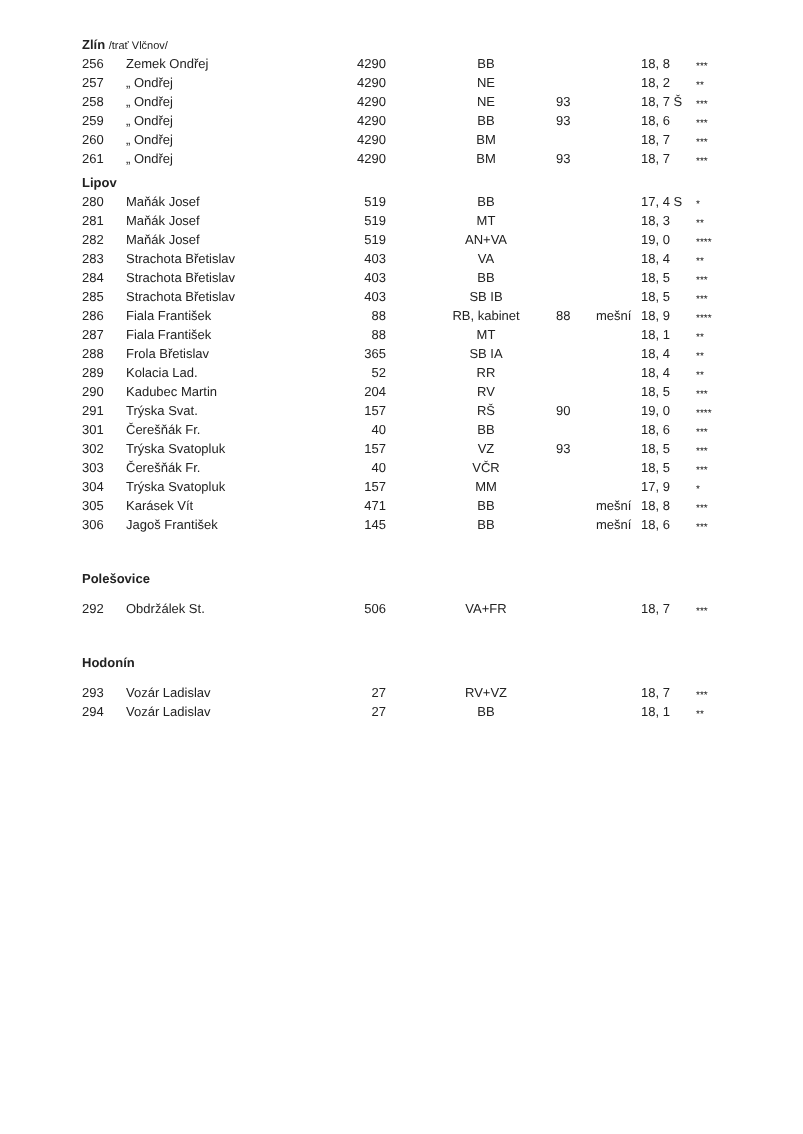| Zlín /trať Vlčnov/ | | | | | | | |
| 256 | Zemek Ondřej | 4290 | BB | | | 18, 8 | *** |
| 257 | „ Ondřej | 4290 | NE | | | 18, 2 | ** |
| 258 | „ Ondřej | 4290 | NE | 93 | | 18, 7 Š | *** |
| 259 | „ Ondřej | 4290 | BB | 93 | | 18, 6 | *** |
| 260 | „ Ondřej | 4290 | BM | | | 18, 7 | *** |
| 261 | „ Ondřej | 4290 | BM | 93 | | 18, 7 | *** |
| Lipov | | | | | | | |
| 280 | Maňák Josef | 519 | BB | | | 17, 4 S | * |
| 281 | Maňák Josef | 519 | MT | | | 18, 3 | ** |
| 282 | Maňák Josef | 519 | AN+VA | | | 19, 0 | **** |
| 283 | Strachota Břetislav | 403 | VA | | | 18, 4 | ** |
| 284 | Strachota Břetislav | 403 | BB | | | 18, 5 | *** |
| 285 | Strachota Břetislav | 403 | SB IB | | | 18, 5 | *** |
| 286 | Fiala František | 88 | RB, kabinet | 88 | mešní | 18, 9 | **** |
| 287 | Fiala František | 88 | MT | | | 18, 1 | ** |
| 288 | Frola Břetislav | 365 | SB IA | | | 18, 4 | ** |
| 289 | Kolacia Lad. | 52 | RR | | | 18, 4 | ** |
| 290 | Kadubec Martin | 204 | RV | | | 18, 5 | *** |
| 291 | Trýska Svat. | 157 | RŠ | 90 | | 19, 0 | **** |
| 301 | Čerešňák Fr. | 40 | BB | | | 18, 6 | *** |
| 302 | Trýska Svatopluk | 157 | VZ | 93 | | 18, 5 | *** |
| 303 | Čerešňák Fr. | 40 | VČR | | | 18, 5 | *** |
| 304 | Trýska Svatopluk | 157 | MM | | | 17, 9 | * |
| 305 | Karásek Vít | 471 | BB | | mešní | 18, 8 | *** |
| 306 | Jagoš František | 145 | BB | | mešní | 18, 6 | *** |
| Polešovice | | | | | | | |
| 292 | Obdržálek St. | 506 | VA+FR | | | 18, 7 | *** |
| Hodonín | | | | | | | |
| 293 | Vozár Ladislav | 27 | RV+VZ | | | 18, 7 | *** |
| 294 | Vozár Ladislav | 27 | BB | | | 18, 1 | ** |